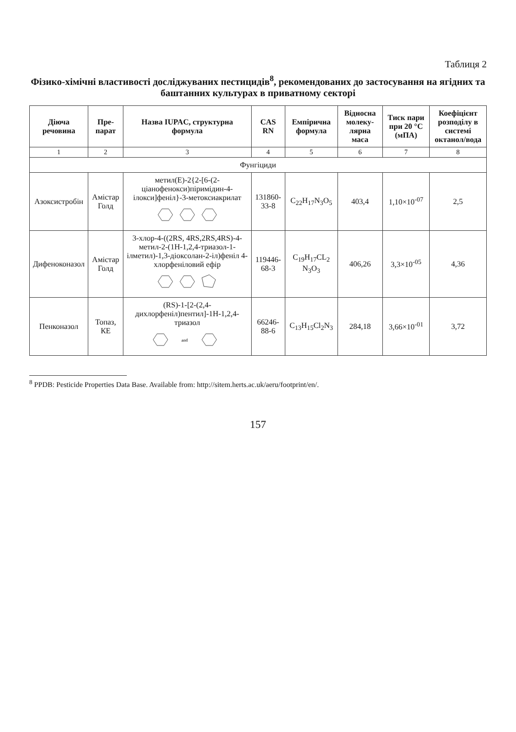Таблиця 2
Фізико-хімічні властивості досліджуваних пестицидів<sup>8</sup>, рекомендованих до застосування на ягідних та баштанних культурах в приватному секторі
| Діюча речовина | Пре-парат | Назва IUPAC, структурна формула | CAS RN | Емпірична формула | Відносна молеку-лярна маса | Тиск пари при 20 °C (мПА) | Коефіцієнт розподілу в системі октанол/вода |
| --- | --- | --- | --- | --- | --- | --- | --- |
| 1 | 2 | 3 | 4 | 5 | 6 | 7 | 8 |
| Фунгіциди | | | | | | | |
| Азоксистробін | Амістар Голд | метил(E)-2{2-[6-(2-ціанофенокси)піримідин-4-ілокси]феніл}-3-метоксиакрилат | 131860-33-8 | C<sub>22</sub>H<sub>17</sub>N<sub>3</sub>O<sub>5</sub> | 403,4 | 1,10×10<sup>-07</sup> | 2,5 |
| Дифеноконазол | Амістар Голд | 3-хлор-4-((2RS, 4RS,2RS,4RS)-4-метил-2-(1H-1,2,4-триазол-1-ілметил)-1,3-діоксолан-2-іл)феніл 4-хлорфеніловий ефір | 119446-68-3 | C<sub>19</sub>H<sub>17</sub>CL<sub>2</sub> N<sub>3</sub>O<sub>3</sub> | 406,26 | 3,3×10<sup>-05</sup> | 4,36 |
| Пенконазол | Топаз, КЕ | (RS)-1-[2-(2,4-дихлорфеніл)пентил]-1H-1,2,4-триазол and | 66246-88-6 | C<sub>13</sub>H<sub>15</sub>Cl<sub>2</sub>N<sub>3</sub> | 284,18 | 3,66×10<sup>-01</sup> | 3,72 |
<sup>8</sup> PPDB: Pesticide Properties Data Base. Available from: http://sitem.herts.ac.uk/aeru/footprint/en/.
157